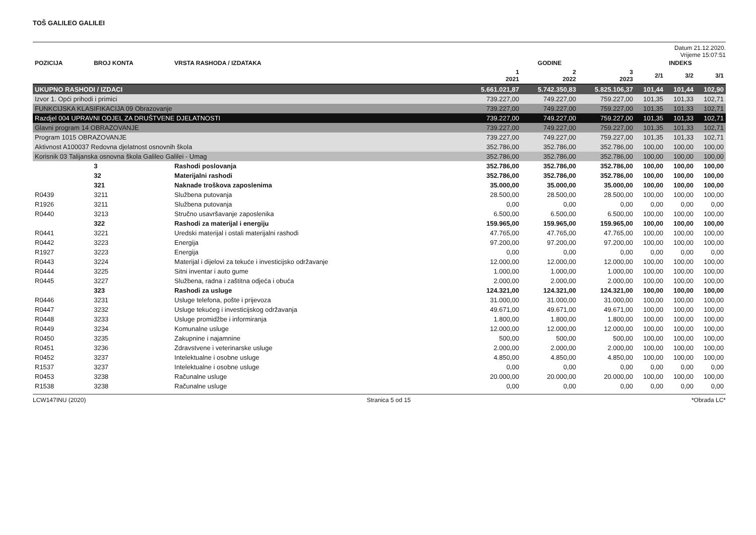TOŠ GALILEO GALILEI
Datum 21.12.2020.
Vrijeme 15:07:51
| POZICIJA | BROJ KONTA | VRSTA RASHODA / IZDATAKA | GODINE | | | INDEKS | | |
| --- | --- | --- | --- | --- | --- | --- | --- | --- |
| | | | 1 2021 | 2 2022 | 3 2023 | 2/1 | 3/2 | 3/1 |
| UKUPNO RASHODI / IZDACI | | | 5.661.021,87 | 5.742.350,83 | 5.825.106,37 | 101,44 | 101,44 | 102,90 |
| Izvor 1. Opći prihodi i primici | | | 739.227,00 | 749.227,00 | 759.227,00 | 101,35 | 101,33 | 102,71 |
| FUNKCIJSKA KLASIFIKACIJA 09 Obrazovanje | | | 739.227,00 | 749.227,00 | 759.227,00 | 101,35 | 101,33 | 102,71 |
| Razdjel 004 UPRAVNI ODJEL ZA DRUŠTVENE DJELATNOSTI | | | 739.227,00 | 749.227,00 | 759.227,00 | 101,35 | 101,33 | 102,71 |
| Glavni program 14 OBRAZOVANJE | | | 739.227,00 | 749.227,00 | 759.227,00 | 101,35 | 101,33 | 102,71 |
| Program 1015 OBRAZOVANJE | | | 739.227,00 | 749.227,00 | 759.227,00 | 101,35 | 101,33 | 102,71 |
| Aktivnost A100037 Redovna djelatnost osnovnih škola | | | 352.786,00 | 352.786,00 | 352.786,00 | 100,00 | 100,00 | 100,00 |
| Korisnik 03 Talijanska osnovna škola Galileo Galilei - Umag | | | 352.786,00 | 352.786,00 | 352.786,00 | 100,00 | 100,00 | 100,00 |
| | 3 | Rashodi poslovanja | 352.786,00 | 352.786,00 | 352.786,00 | 100,00 | 100,00 | 100,00 |
| | 32 | Materijalni rashodi | 352.786,00 | 352.786,00 | 352.786,00 | 100,00 | 100,00 | 100,00 |
| | 321 | Naknade troškova zaposlenima | 35.000,00 | 35.000,00 | 35.000,00 | 100,00 | 100,00 | 100,00 |
| R0439 | 3211 | Službena putovanja | 28.500,00 | 28.500,00 | 28.500,00 | 100,00 | 100,00 | 100,00 |
| R1926 | 3211 | Službena putovanja | 0,00 | 0,00 | 0,00 | 0,00 | 0,00 | 0,00 |
| R0440 | 3213 | Stručno usavršavanje zaposlenika | 6.500,00 | 6.500,00 | 6.500,00 | 100,00 | 100,00 | 100,00 |
| | 322 | Rashodi za materijal i energiju | 159.965,00 | 159.965,00 | 159.965,00 | 100,00 | 100,00 | 100,00 |
| R0441 | 3221 | Uredski materijal i ostali materijalni rashodi | 47.765,00 | 47.765,00 | 47.765,00 | 100,00 | 100,00 | 100,00 |
| R0442 | 3223 | Energija | 97.200,00 | 97.200,00 | 97.200,00 | 100,00 | 100,00 | 100,00 |
| R1927 | 3223 | Energija | 0,00 | 0,00 | 0,00 | 0,00 | 0,00 | 0,00 |
| R0443 | 3224 | Materijal i dijelovi za tekuće i investicijsko održavanje | 12.000,00 | 12.000,00 | 12.000,00 | 100,00 | 100,00 | 100,00 |
| R0444 | 3225 | Sitni inventar i auto gume | 1.000,00 | 1.000,00 | 1.000,00 | 100,00 | 100,00 | 100,00 |
| R0445 | 3227 | Službena, radna i zaštitna odjeća i obuća | 2.000,00 | 2.000,00 | 2.000,00 | 100,00 | 100,00 | 100,00 |
| | 323 | Rashodi za usluge | 124.321,00 | 124.321,00 | 124.321,00 | 100,00 | 100,00 | 100,00 |
| R0446 | 3231 | Usluge telefona, pošte i prijevoza | 31.000,00 | 31.000,00 | 31.000,00 | 100,00 | 100,00 | 100,00 |
| R0447 | 3232 | Usluge tekućeg i investicijskog održavanja | 49.671,00 | 49.671,00 | 49.671,00 | 100,00 | 100,00 | 100,00 |
| R0448 | 3233 | Usluge promidžbe i informiranja | 1.800,00 | 1.800,00 | 1.800,00 | 100,00 | 100,00 | 100,00 |
| R0449 | 3234 | Komunalne usluge | 12.000,00 | 12.000,00 | 12.000,00 | 100,00 | 100,00 | 100,00 |
| R0450 | 3235 | Zakupnine i najamnine | 500,00 | 500,00 | 500,00 | 100,00 | 100,00 | 100,00 |
| R0451 | 3236 | Zdravstvene i veterinarske usluge | 2.000,00 | 2.000,00 | 2.000,00 | 100,00 | 100,00 | 100,00 |
| R0452 | 3237 | Intelektualne i osobne usluge | 4.850,00 | 4.850,00 | 4.850,00 | 100,00 | 100,00 | 100,00 |
| R1537 | 3237 | Intelektualne i osobne usluge | 0,00 | 0,00 | 0,00 | 0,00 | 0,00 | 0,00 |
| R0453 | 3238 | Računalne usluge | 20.000,00 | 20.000,00 | 20.000,00 | 100,00 | 100,00 | 100,00 |
| R1538 | 3238 | Računalne usluge | 0,00 | 0,00 | 0,00 | 0,00 | 0,00 | 0,00 |
LCW147INU (2020) Stranica 5 od 15 *Obrada LC*